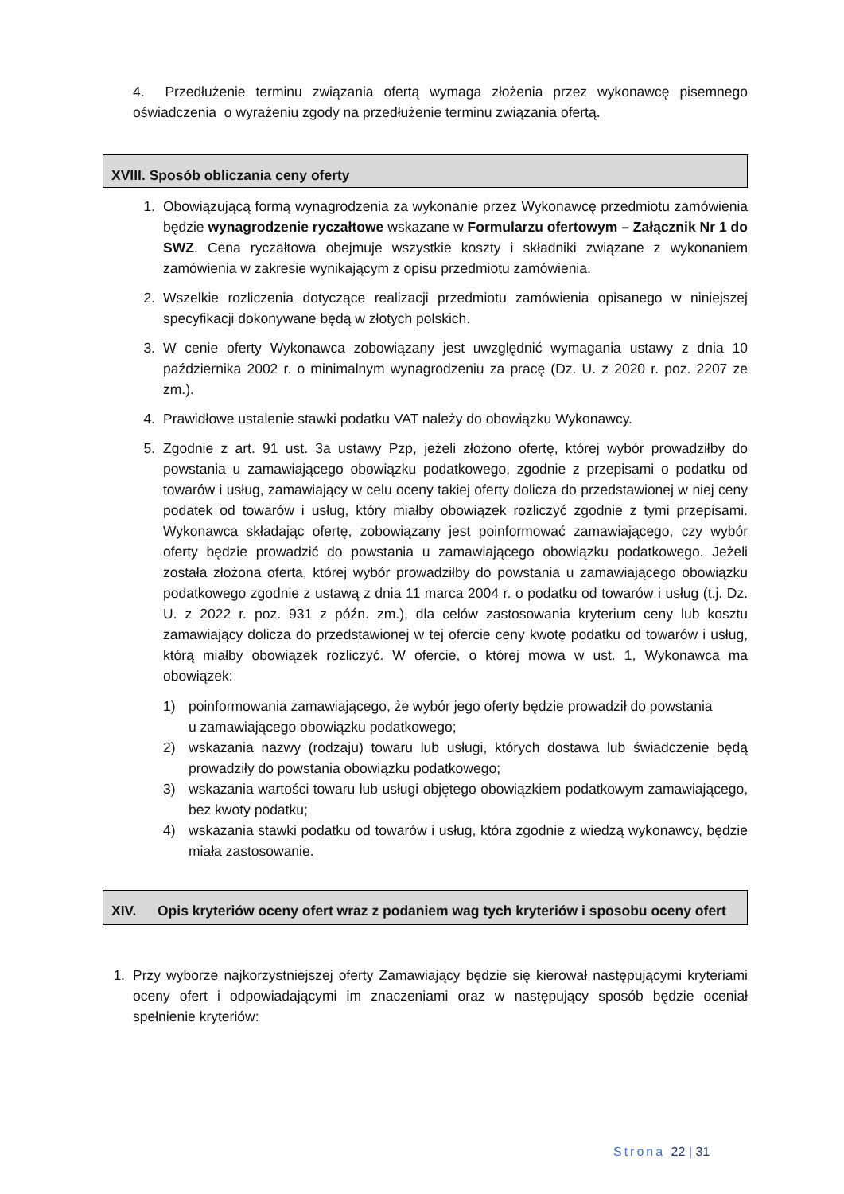4. Przedłużenie terminu związania ofertą wymaga złożenia przez wykonawcę pisemnego oświadczenia o wyrażeniu zgody na przedłużenie terminu związania ofertą.
XVIII. Sposób obliczania ceny oferty
1. Obowiązującą formą wynagrodzenia za wykonanie przez Wykonawcę przedmiotu zamówienia będzie wynagrodzenie ryczałtowe wskazane w Formularzu ofertowym – Załącznik Nr 1 do SWZ. Cena ryczałtowa obejmuje wszystkie koszty i składniki związane z wykonaniem zamówienia w zakresie wynikającym z opisu przedmiotu zamówienia.
2. Wszelkie rozliczenia dotyczące realizacji przedmiotu zamówienia opisanego w niniejszej specyfikacji dokonywane będą w złotych polskich.
3. W cenie oferty Wykonawca zobowiązany jest uwzględnić wymagania ustawy z dnia 10 października 2002 r. o minimalnym wynagrodzeniu za pracę (Dz. U. z 2020 r. poz. 2207 ze zm.).
4. Prawidłowe ustalenie stawki podatku VAT należy do obowiązku Wykonawcy.
5. Zgodnie z art. 91 ust. 3a ustawy Pzp, jeżeli złożono ofertę, której wybór prowadziłby do powstania u zamawiającego obowiązku podatkowego, zgodnie z przepisami o podatku od towarów i usług, zamawiający w celu oceny takiej oferty dolicza do przedstawionej w niej ceny podatek od towarów i usług, który miałby obowiązek rozliczyć zgodnie z tymi przepisami. Wykonawca składając ofertę, zobowiązany jest poinformować zamawiającego, czy wybór oferty będzie prowadzić do powstania u zamawiającego obowiązku podatkowego. Jeżeli została złożona oferta, której wybór prowadziłby do powstania u zamawiającego obowiązku podatkowego zgodnie z ustawą z dnia 11 marca 2004 r. o podatku od towarów i usług (t.j. Dz. U. z 2022 r. poz. 931 z późn. zm.), dla celów zastosowania kryterium ceny lub kosztu zamawiający dolicza do przedstawionej w tej ofercie ceny kwotę podatku od towarów i usług, którą miałby obowiązek rozliczyć. W ofercie, o której mowa w ust. 1, Wykonawca ma obowiązek:
1) poinformowania zamawiającego, że wybór jego oferty będzie prowadził do powstania
u zamawiającego obowiązku podatkowego;
2) wskazania nazwy (rodzaju) towaru lub usługi, których dostawa lub świadczenie będą prowadziły do powstania obowiązku podatkowego;
3) wskazania wartości towaru lub usługi objętego obowiązkiem podatkowym zamawiającego, bez kwoty podatku;
4) wskazania stawki podatku od towarów i usług, która zgodnie z wiedzą wykonawcy, będzie miała zastosowanie.
XIV. Opis kryteriów oceny ofert wraz z podaniem wag tych kryteriów i sposobu oceny ofert
1. Przy wyborze najkorzystniejszej oferty Zamawiający będzie się kierował następującymi kryteriami oceny ofert i odpowiadającymi im znaczeniami oraz w następujący sposób będzie oceniał spełnienie kryteriów:
Strona 22 | 31